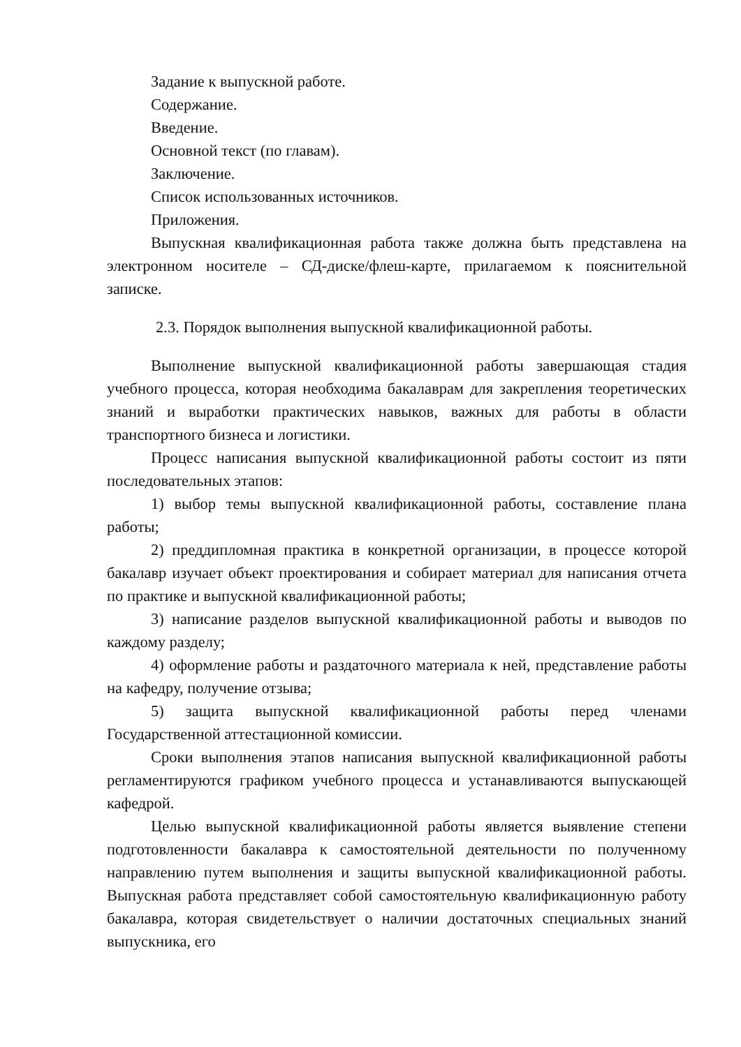Задание к выпускной работе.
Содержание.
Введение.
Основной текст (по главам).
Заключение.
Список использованных источников.
Приложения.
Выпускная квалификационная работа также должна быть представлена на электронном носителе – СД-диске/флеш-карте, прилагаемом к пояснительной записке.
2.3. Порядок выполнения выпускной квалификационной работы.
Выполнение выпускной квалификационной работы завершающая стадия учебного процесса, которая необходима бакалаврам для закрепления теоретических знаний и выработки практических навыков, важных для работы в области транспортного бизнеса и логистики.
Процесс написания выпускной квалификационной работы состоит из пяти последовательных этапов:
1) выбор темы выпускной квалификационной работы, составление плана работы;
2) преддипломная практика в конкретной организации, в процессе которой бакалавр изучает объект проектирования и собирает материал для написания отчета по практике и выпускной квалификационной работы;
3) написание разделов выпускной квалификационной работы и выводов по каждому разделу;
4) оформление работы и раздаточного материала к ней, представление работы на кафедру, получение отзыва;
5) защита выпускной квалификационной работы перед членами Государственной аттестационной комиссии.
Сроки выполнения этапов написания выпускной квалификационной работы регламентируются графиком учебного процесса и устанавливаются выпускающей кафедрой.
Целью выпускной квалификационной работы является выявление степени подготовленности бакалавра к самостоятельной деятельности по полученному направлению путем выполнения и защиты выпускной квалификационной работы. Выпускная работа представляет собой самостоятельную квалификационную работу бакалавра, которая свидетельствует о наличии достаточных специальных знаний выпускника, его